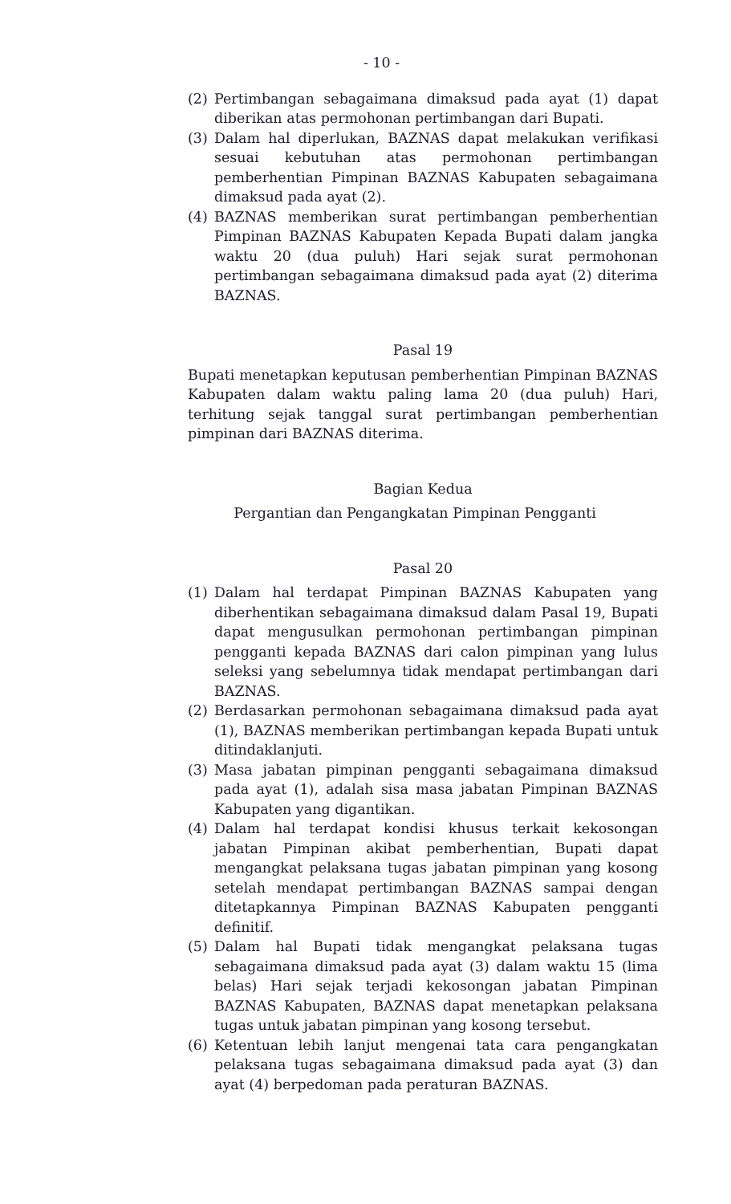- 10 -
(2) Pertimbangan sebagaimana dimaksud pada ayat (1) dapat diberikan atas permohonan pertimbangan dari Bupati.
(3) Dalam hal diperlukan, BAZNAS dapat melakukan verifikasi sesuai kebutuhan atas permohonan pertimbangan pemberhentian Pimpinan BAZNAS Kabupaten sebagaimana dimaksud pada ayat (2).
(4) BAZNAS memberikan surat pertimbangan pemberhentian Pimpinan BAZNAS Kabupaten Kepada Bupati dalam jangka waktu 20 (dua puluh) Hari sejak surat permohonan pertimbangan sebagaimana dimaksud pada ayat (2) diterima BAZNAS.
Pasal 19
Bupati menetapkan keputusan pemberhentian Pimpinan BAZNAS Kabupaten dalam waktu paling lama 20 (dua puluh) Hari, terhitung sejak tanggal surat pertimbangan pemberhentian pimpinan dari BAZNAS diterima.
Bagian Kedua
Pergantian dan Pengangkatan Pimpinan Pengganti
Pasal 20
(1) Dalam hal terdapat Pimpinan BAZNAS Kabupaten yang diberhentikan sebagaimana dimaksud dalam Pasal 19, Bupati dapat mengusulkan permohonan pertimbangan pimpinan pengganti kepada BAZNAS dari calon pimpinan yang lulus seleksi yang sebelumnya tidak mendapat pertimbangan dari BAZNAS.
(2) Berdasarkan permohonan sebagaimana dimaksud pada ayat (1), BAZNAS memberikan pertimbangan kepada Bupati untuk ditindaklanjuti.
(3) Masa jabatan pimpinan pengganti sebagaimana dimaksud pada ayat (1), adalah sisa masa jabatan Pimpinan BAZNAS Kabupaten yang digantikan.
(4) Dalam hal terdapat kondisi khusus terkait kekosongan jabatan Pimpinan akibat pemberhentian, Bupati dapat mengangkat pelaksana tugas jabatan pimpinan yang kosong setelah mendapat pertimbangan BAZNAS sampai dengan ditetapkannya Pimpinan BAZNAS Kabupaten pengganti definitif.
(5) Dalam hal Bupati tidak mengangkat pelaksana tugas sebagaimana dimaksud pada ayat (3) dalam waktu 15 (lima belas) Hari sejak terjadi kekosongan jabatan Pimpinan BAZNAS Kabupaten, BAZNAS dapat menetapkan pelaksana tugas untuk jabatan pimpinan yang kosong tersebut.
(6) Ketentuan lebih lanjut mengenai tata cara pengangkatan pelaksana tugas sebagaimana dimaksud pada ayat (3) dan ayat (4) berpedoman pada peraturan BAZNAS.